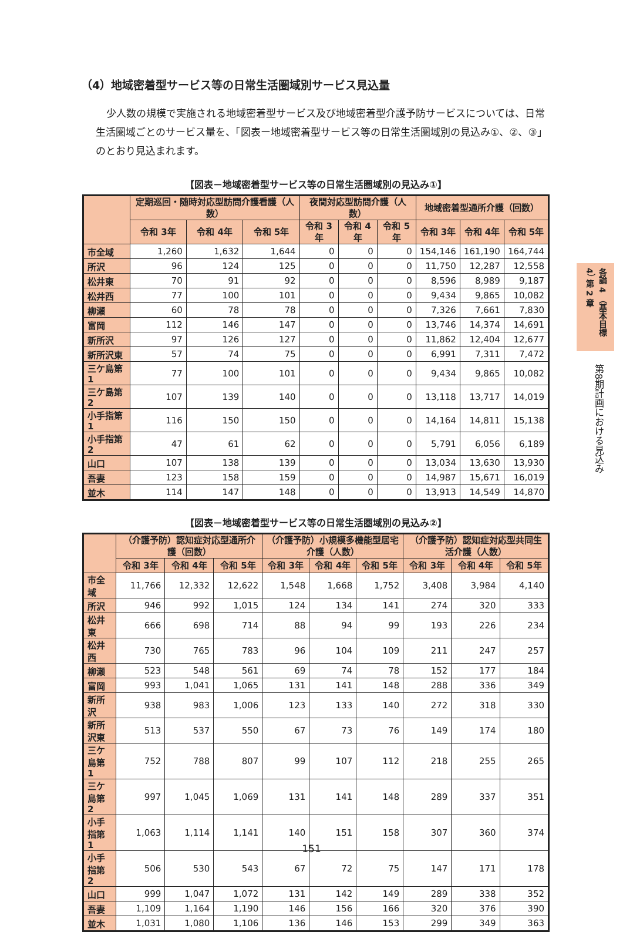（4）地域密着型サービス等の日常生活圏域別サービス見込量
少人数の規模で実施される地域密着型サービス及び地域密着型介護予防サービスについては、日常生活圏域ごとのサービス量を、「図表ー地域密着型サービス等の日常生活圏域別の見込み①、②、③」のとおり見込まれます。
【図表－地域密着型サービス等の日常生活圏域別の見込み①】
| | 定期巡回・随時対応型訪問介護看護（人数） | | | 夜間対応型訪問介護（人数） | | | 地域密着型通所介護（回数） | | |
| --- | --- | --- | --- | --- | --- | --- | --- | --- | --- |
| | 令和 3年 | 令和 4年 | 令和 5年 | 令和 3年 | 令和 4年 | 令和 5年 | 令和 3年 | 令和 4年 | 令和 5年 |
| 市全域 | 1,260 | 1,632 | 1,644 | 0 | 0 | 0 | 154,146 | 161,190 | 164,744 |
| 所沢 | 96 | 124 | 125 | 0 | 0 | 0 | 11,750 | 12,287 | 12,558 |
| 松井東 | 70 | 91 | 92 | 0 | 0 | 0 | 8,596 | 8,989 | 9,187 |
| 松井西 | 77 | 100 | 101 | 0 | 0 | 0 | 9,434 | 9,865 | 10,082 |
| 柳瀬 | 60 | 78 | 78 | 0 | 0 | 0 | 7,326 | 7,661 | 7,830 |
| 富岡 | 112 | 146 | 147 | 0 | 0 | 0 | 13,746 | 14,374 | 14,691 |
| 新所沢 | 97 | 126 | 127 | 0 | 0 | 0 | 11,862 | 12,404 | 12,677 |
| 新所沢東 | 57 | 74 | 75 | 0 | 0 | 0 | 6,991 | 7,311 | 7,472 |
| 三ケ島第 1 | 77 | 100 | 101 | 0 | 0 | 0 | 9,434 | 9,865 | 10,082 |
| 三ケ島第 2 | 107 | 139 | 140 | 0 | 0 | 0 | 13,118 | 13,717 | 14,019 |
| 小手指第 1 | 116 | 150 | 150 | 0 | 0 | 0 | 14,164 | 14,811 | 15,138 |
| 小手指第 2 | 47 | 61 | 62 | 0 | 0 | 0 | 5,791 | 6,056 | 6,189 |
| 山口 | 107 | 138 | 139 | 0 | 0 | 0 | 13,034 | 13,630 | 13,930 |
| 吾妻 | 123 | 158 | 159 | 0 | 0 | 0 | 14,987 | 15,671 | 16,019 |
| 並木 | 114 | 147 | 148 | 0 | 0 | 0 | 13,913 | 14,549 | 14,870 |
【図表－地域密着型サービス等の日常生活圏域別の見込み②】
| | （介護予防）認知症対応型通所介護（回数） | | | （介護予防）小規模多機能型居宅介護（人数） | | | （介護予防）認知症対応型共同生活介護（人数） | | |
| --- | --- | --- | --- | --- | --- | --- | --- | --- | --- |
| | 令和 3年 | 令和 4年 | 令和 5年 | 令和 3年 | 令和 4年 | 令和 5年 | 令和 3年 | 令和 4年 | 令和 5年 |
| 市全域 | 11,766 | 12,332 | 12,622 | 1,548 | 1,668 | 1,752 | 3,408 | 3,984 | 4,140 |
| 所沢 | 946 | 992 | 1,015 | 124 | 134 | 141 | 274 | 320 | 333 |
| 松井東 | 666 | 698 | 714 | 88 | 94 | 99 | 193 | 226 | 234 |
| 松井西 | 730 | 765 | 783 | 96 | 104 | 109 | 211 | 247 | 257 |
| 柳瀬 | 523 | 548 | 561 | 69 | 74 | 78 | 152 | 177 | 184 |
| 富岡 | 993 | 1,041 | 1,065 | 131 | 141 | 148 | 288 | 336 | 349 |
| 新所沢 | 938 | 983 | 1,006 | 123 | 133 | 140 | 272 | 318 | 330 |
| 新所沢東 | 513 | 537 | 550 | 67 | 73 | 76 | 149 | 174 | 180 |
| 三ケ島第 1 | 752 | 788 | 807 | 99 | 107 | 112 | 218 | 255 | 265 |
| 三ケ島第 2 | 997 | 1,045 | 1,069 | 131 | 141 | 148 | 289 | 337 | 351 |
| 小手指第 1 | 1,063 | 1,114 | 1,141 | 140 | 151 | 158 | 307 | 360 | 374 |
| 小手指第 2 | 506 | 530 | 543 | 67 | 72 | 75 | 147 | 171 | 178 |
| 山口 | 999 | 1,047 | 1,072 | 131 | 142 | 149 | 289 | 338 | 352 |
| 吾妻 | 1,109 | 1,164 | 1,190 | 146 | 156 | 166 | 320 | 376 | 390 |
| 並木 | 1,031 | 1,080 | 1,106 | 136 | 146 | 153 | 299 | 349 | 363 |
各論 4 （基本目標 4） 第 2 章
第8期計画における見込み
151